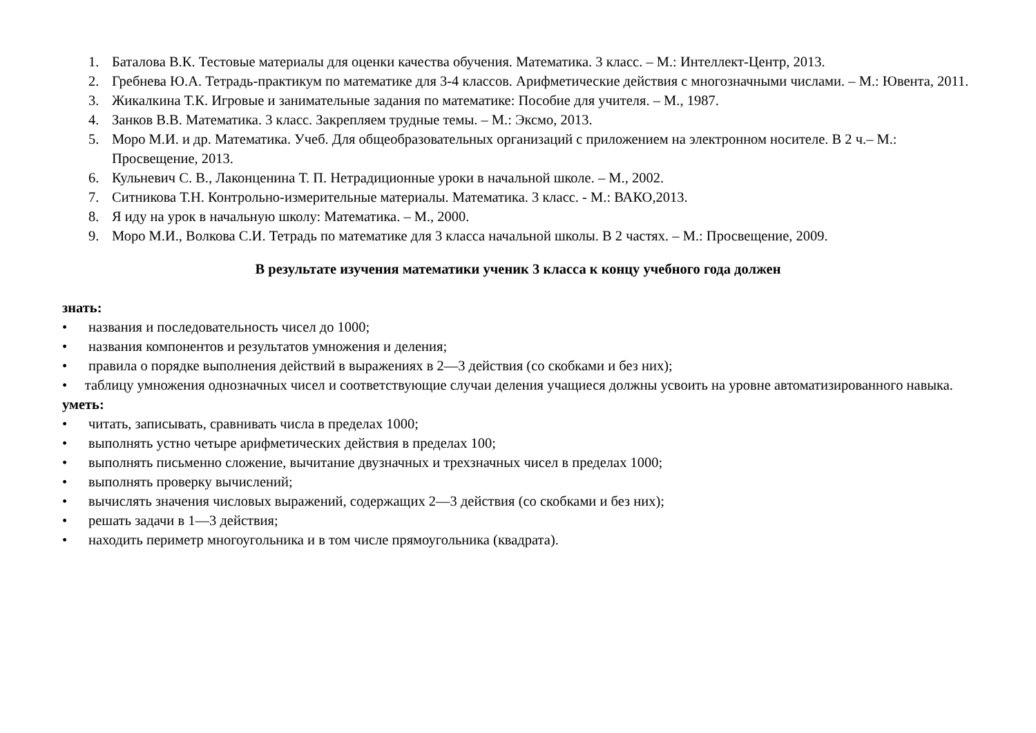1. Баталова В.К. Тестовые материалы для оценки качества обучения. Математика. 3 класс. – М.: Интеллект-Центр, 2013.
2. Гребнева Ю.А. Тетрадь-практикум по математике для 3-4 классов. Арифметические действия с многозначными числами. – М.: Ювента, 2011.
3. Жикалкина Т.К. Игровые и занимательные задания по математике: Пособие для учителя. – М., 1987.
4. Занков В.В. Математика. 3 класс. Закрепляем трудные темы. – М.: Эксмо, 2013.
5. Моро М.И. и др. Математика. Учеб. Для общеобразовательных организаций с приложением на электронном носителе. В 2 ч.– М.: Просвещение, 2013.
6. Кульневич С. В., Лаконценина Т. П. Нетрадиционные уроки в начальной школе. – М., 2002.
7. Ситникова Т.Н. Контрольно-измерительные материалы. Математика. 3 класс. - М.: ВАКО,2013.
8. Я иду на урок в начальную школу: Математика. – М., 2000.
9. Моро М.И., Волкова С.И. Тетрадь по математике для 3 класса начальной школы. В 2 частях. – М.: Просвещение, 2009.
В результате изучения математики ученик 3 класса к концу учебного года должен
знать:
• названия и последовательность чисел до 1000;
• названия компонентов и результатов умножения и деления;
• правила о порядке выполнения действий в выражениях в 2—3 действия (со скобками и без них);
• таблицу умножения однозначных чисел и соответствующие случаи деления учащиеся должны усвоить на уровне автоматизированного навыка.
уметь:
• читать, записывать, сравнивать числа в пределах 1000;
• выполнять устно четыре арифметических действия в пределах 100;
• выполнять письменно сложение, вычитание двузначных и трехзначных чисел в пределах 1000;
• выполнять проверку вычислений;
• вычислять значения числовых выражений, содержащих 2—3 действия (со скобками и без них);
• решать задачи в 1—3 действия;
• находить периметр многоугольника и в том числе прямоугольника (квадрата).